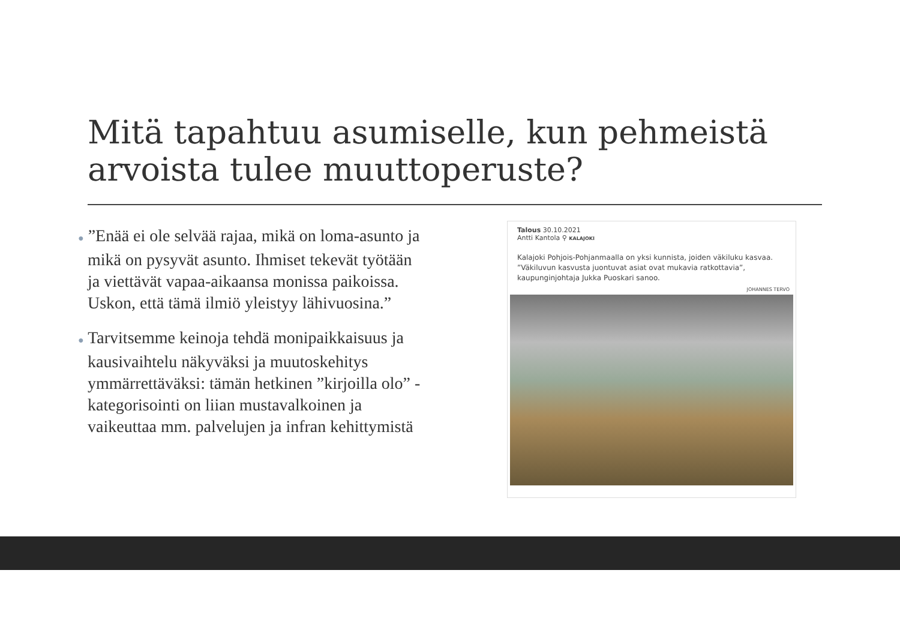Mitä tapahtuu asumiselle, kun pehmeistä arvoista tulee muuttoperuste?
● ”Enää ei ole selvää rajaa, mikä on loma-asunto ja mikä on pysyvät asunto. Ihmiset tekevät työtään ja viettävät vapaa-aikaansa monissa paikoissa. Uskon, että tämä ilmiö yleistyy lähivuosina.”
● Tarvitsemme keinoja tehdä monipaikkaisuus ja kausivaihtelu näkyväksi ja muutoskehitys ymmärrettäväksi: tämän hetkinen ”kirjoilla olo” -kategorisointi on liian mustavalkoinen ja vaikeuttaa mm. palvelujen ja infran kehittymistä
Talous 30.10.2021
Antti Kantola ⚲ KALAJOKI
Kalajoki Pohjois-Pohjanmaalla on yksi kunnista, joiden väkiluku kasvaa. ”Väkiluvun kasvusta juontuvat asiat ovat mukavia ratkottavia”, kaupunginjohtaja Jukka Puoskari sanoo.
JOHANNES TERVO